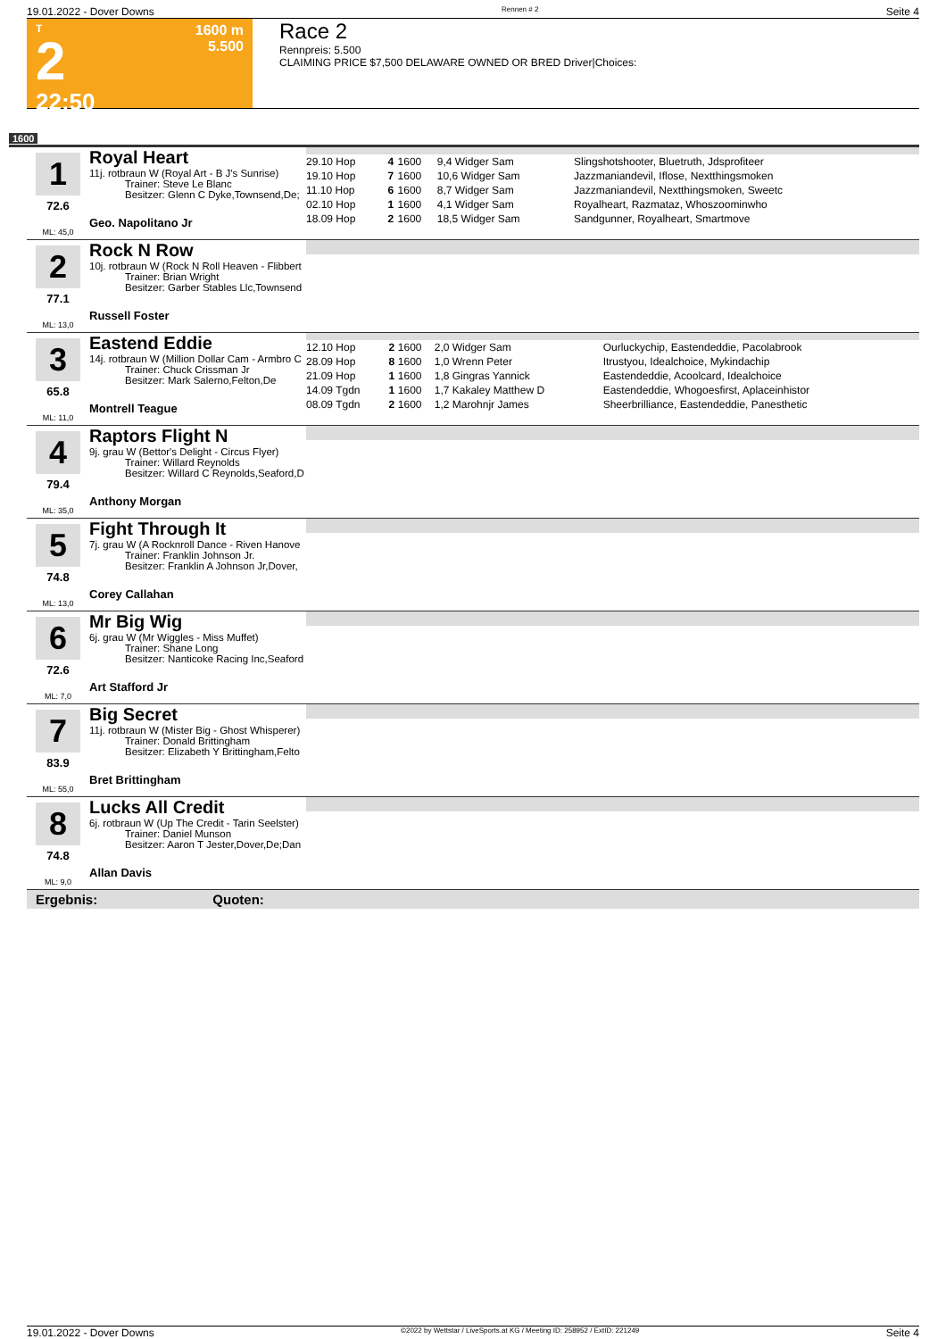19.01.2022 - Dover Downs Rennen # 2 Seite 4
T
2
22:50
1600 m
5.500
Race 2
Rennpreis: 5.500
CLAIMING PRICE $7,500 DELAWARE OWNED OR BRED Driver|Choices:
1600
1
72.6
ML: 45,0
Royal Heart
11j. rotbraun W (Royal Art - B J's Sunrise)
Trainer: Steve Le Blanc
Besitzer: Glenn C Dyke,Townsend,De;
Geo. Napolitano Jr
| 29.10 Hop | 4 | 1600 | 9,4 Widger Sam | Slingshotshooter, Bluetruth, Jdsprofiteer |
| 19.10 Hop | 7 | 1600 | 10,6 Widger Sam | Jazzmaniandevil, Iflose, Nextthingsmoken |
| 11.10 Hop | 6 | 1600 | 8,7 Widger Sam | Jazzmaniandevil, Nextthingsmoken, Sweetc |
| 02.10 Hop | 1 | 1600 | 4,1 Widger Sam | Royalheart, Razmataz, Whoszoominwho |
| 18.09 Hop | 2 | 1600 | 18,5 Widger Sam | Sandgunner, Royalheart, Smartmove |
2
77.1
ML: 13,0
Rock N Row
10j. rotbraun W (Rock N Roll Heaven - Flibbert
Trainer: Brian Wright
Besitzer: Garber Stables Llc,Townsend
Russell Foster
3
65.8
ML: 11,0
Eastend Eddie
14j. rotbraun W (Million Dollar Cam - Armbro C
Trainer: Chuck Crissman Jr
Besitzer: Mark Salerno,Felton,De
Montrell Teague
| 12.10 Hop | 2 | 1600 | 2,0 Widger Sam | Ourluckychip, Eastendeddie, Pacolabrook |
| 28.09 Hop | 8 | 1600 | 1,0 Wrenn Peter | Itrustyou, Idealchoice, Mykindachip |
| 21.09 Hop | 1 | 1600 | 1,8 Gingras Yannick | Eastendeddie, Acoolcard, Idealchoice |
| 14.09 Tgdn | 1 | 1600 | 1,7 Kakaley Matthew D | Eastendeddie, Whogoesfirst, Aplaceinhistor |
| 08.09 Tgdn | 2 | 1600 | 1,2 Marohnjr James | Sheerbrilliance, Eastendeddie, Panesthetic |
4
79.4
ML: 35,0
Raptors Flight N
9j. grau W (Bettor's Delight - Circus Flyer)
Trainer: Willard Reynolds
Besitzer: Willard C Reynolds,Seaford,D
Anthony Morgan
5
74.8
ML: 13,0
Fight Through It
7j. grau W (A Rocknroll Dance - Riven Hanove
Trainer: Franklin Johnson Jr.
Besitzer: Franklin A Johnson Jr,Dover,
Corey Callahan
6
72.6
ML: 7,0
Mr Big Wig
6j. grau W (Mr Wiggles - Miss Muffet)
Trainer: Shane Long
Besitzer: Nanticoke Racing Inc,Seaford
Art Stafford Jr
7
83.9
ML: 55,0
Big Secret
11j. rotbraun W (Mister Big - Ghost Whisperer)
Trainer: Donald Brittingham
Besitzer: Elizabeth Y Brittingham,Felto
Bret Brittingham
8
74.8
ML: 9,0
Lucks All Credit
6j. rotbraun W (Up The Credit - Tarin Seelster)
Trainer: Daniel Munson
Besitzer: Aaron T Jester,Dover,De;Dan
Allan Davis
Ergebnis: Quoten:
19.01.2022 - Dover Downs ©2022 by Wettstar / LiveSports.at KG / Meeting ID: 258952 / ExtID: 221249 Seite 4